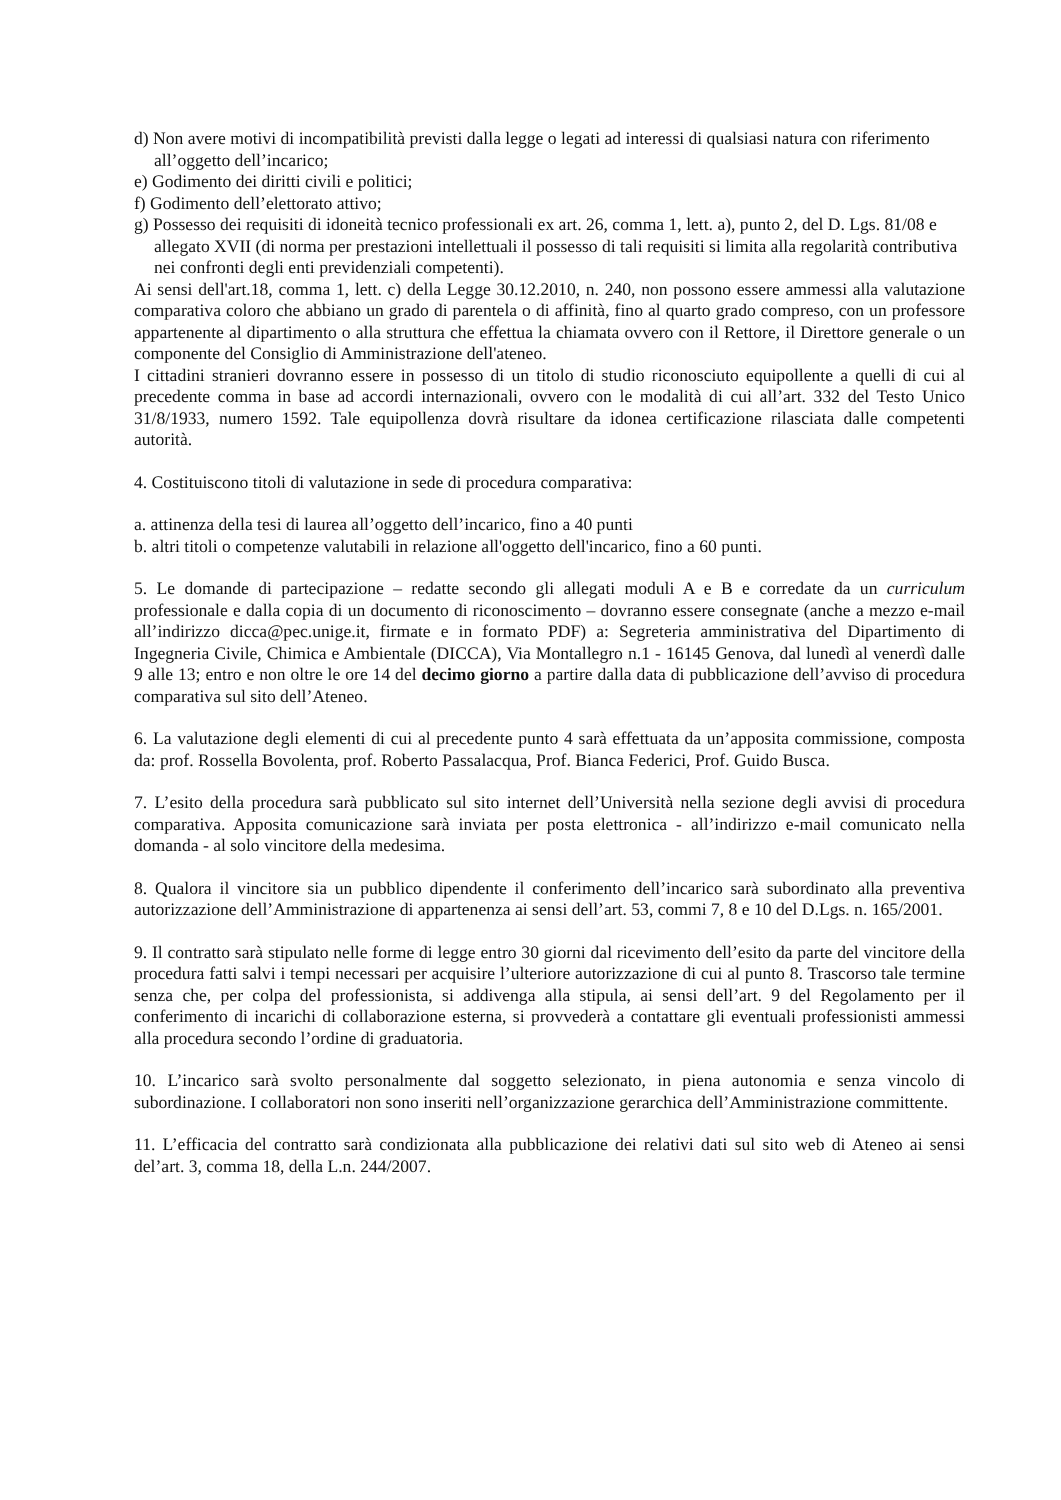d) Non avere motivi di incompatibilità previsti dalla legge o legati ad interessi di qualsiasi natura con riferimento all’oggetto dell’incarico;
e) Godimento dei diritti civili e politici;
f) Godimento dell’elettorato attivo;
g) Possesso dei requisiti di idoneità tecnico professionali ex art. 26, comma 1, lett. a), punto 2, del D. Lgs. 81/08 e allegato XVII (di norma per prestazioni intellettuali il possesso di tali requisiti si limita alla regolarità contributiva nei confronti degli enti previdenziali competenti).
Ai sensi dell'art.18, comma 1, lett. c) della Legge 30.12.2010, n. 240, non possono essere ammessi alla valutazione comparativa coloro che abbiano un grado di parentela o di affinità, fino al quarto grado compreso, con un professore appartenente al dipartimento o alla struttura che effettua la chiamata ovvero con il Rettore, il Direttore generale o un componente del Consiglio di Amministrazione dell'ateneo.
I cittadini stranieri dovranno essere in possesso di un titolo di studio riconosciuto equipollente a quelli di cui al precedente comma in base ad accordi internazionali, ovvero con le modalità di cui all’art. 332 del Testo Unico 31/8/1933, numero 1592. Tale equipollenza dovrà risultare da idonea certificazione rilasciata dalle competenti autorità.
4. Costituiscono titoli di valutazione in sede di procedura comparativa:
a. attinenza della tesi di laurea all’oggetto dell’incarico, fino a 40 punti
b. altri titoli o competenze valutabili in relazione all'oggetto dell'incarico, fino a 60 punti.
5. Le domande di partecipazione – redatte secondo gli allegati moduli A e B e corredate da un curriculum professionale e dalla copia di un documento di riconoscimento – dovranno essere consegnate (anche a mezzo e-mail all’indirizzo dicca@pec.unige.it, firmate e in formato PDF) a: Segreteria amministrativa del Dipartimento di Ingegneria Civile, Chimica e Ambientale (DICCA), Via Montallegro n.1 - 16145 Genova, dal lunedì al venerdì dalle 9 alle 13; entro e non oltre le ore 14 del decimo giorno a partire dalla data di pubblicazione dell’avviso di procedura comparativa sul sito dell’Ateneo.
6. La valutazione degli elementi di cui al precedente punto 4 sarà effettuata da un’apposita commissione, composta da: prof. Rossella Bovolenta, prof. Roberto Passalacqua, Prof. Bianca Federici, Prof. Guido Busca.
7. L’esito della procedura sarà pubblicato sul sito internet dell’Università nella sezione degli avvisi di procedura comparativa. Apposita comunicazione sarà inviata per posta elettronica - all’indirizzo e-mail comunicato nella domanda - al solo vincitore della medesima.
8. Qualora il vincitore sia un pubblico dipendente il conferimento dell’incarico sarà subordinato alla preventiva autorizzazione dell’Amministrazione di appartenenza ai sensi dell’art. 53, commi 7, 8 e 10 del D.Lgs. n. 165/2001.
9. Il contratto sarà stipulato nelle forme di legge entro 30 giorni dal ricevimento dell’esito da parte del vincitore della procedura fatti salvi i tempi necessari per acquisire l’ulteriore autorizzazione di cui al punto 8. Trascorso tale termine senza che, per colpa del professionista, si addivenga alla stipula, ai sensi dell’art. 9 del Regolamento per il conferimento di incarichi di collaborazione esterna, si provvederà a contattare gli eventuali professionisti ammessi alla procedura secondo l’ordine di graduatoria.
10. L’incarico sarà svolto personalmente dal soggetto selezionato, in piena autonomia e senza vincolo di subordinazione. I collaboratori non sono inseriti nell’organizzazione gerarchica dell’Amministrazione committente.
11. L’efficacia del contratto sarà condizionata alla pubblicazione dei relativi dati sul sito web di Ateneo ai sensi del’art. 3, comma 18, della L.n. 244/2007.